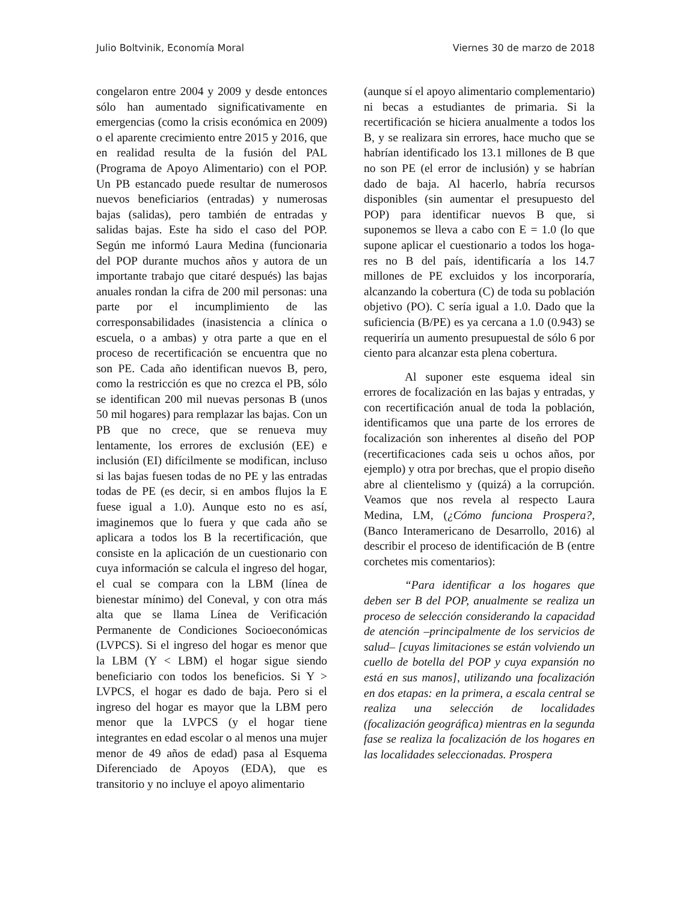Julio Boltvinik, Economía Moral Viernes 30 de marzo de 2018
congelaron entre 2004 y 2009 y desde entonces sólo han aumentado significativamente en emergencias (como la crisis económica en 2009) o el aparente crecimiento entre 2015 y 2016, que en realidad resulta de la fusión del PAL (Programa de Apoyo Alimentario) con el POP. Un PB estancado puede resultar de numerosos nuevos beneficiarios (entradas) y numerosas bajas (salidas), pero también de entradas y salidas bajas. Este ha sido el caso del POP. Según me informó Laura Medina (funcionaria del POP durante muchos años y autora de un importante trabajo que citaré después) las bajas anuales rondan la cifra de 200 mil personas: una parte por el incumplimiento de las corresponsabilidades (inasistencia a clínica o escuela, o a ambas) y otra parte a que en el proceso de recertificación se encuentra que no son PE. Cada año identifican nuevos B, pero, como la restricción es que no crezca el PB, sólo se identifican 200 mil nuevas personas B (unos 50 mil hogares) para remplazar las bajas. Con un PB que no crece, que se renueva muy lentamente, los errores de exclusión (EE) e inclusión (EI) difícilmente se modifican, incluso si las bajas fuesen todas de no PE y las entradas todas de PE (es decir, si en ambos flujos la E fuese igual a 1.0). Aunque esto no es así, imaginemos que lo fuera y que cada año se aplicara a todos los B la recertificación, que consiste en la aplicación de un cuestionario con cuya información se calcula el ingreso del hogar, el cual se compara con la LBM (línea de bienestar mínimo) del Coneval, y con otra más alta que se llama Línea de Verificación Permanente de Condiciones Socioeconómicas (LVPCS). Si el ingreso del hogar es menor que la LBM (Y < LBM) el hogar sigue siendo beneficiario con todos los beneficios. Si Y > LVPCS, el hogar es dado de baja. Pero si el ingreso del hogar es mayor que la LBM pero menor que la LVPCS (y el hogar tiene integrantes en edad escolar o al menos una mujer menor de 49 años de edad) pasa al Esquema Diferenciado de Apoyos (EDA), que es transitorio y no incluye el apoyo alimentario
(aunque sí el apoyo alimentario complementario) ni becas a estudiantes de primaria. Si la recertificación se hiciera anualmente a todos los B, y se realizara sin errores, hace mucho que se habrían identificado los 13.1 millones de B que no son PE (el error de inclusión) y se habrían dado de baja. Al hacerlo, habría recursos disponibles (sin aumentar el presupuesto del POP) para identificar nuevos B que, si suponemos se lleva a cabo con E = 1.0 (lo que supone aplicar el cuestionario a todos los hoga- res no B del país, identificaría a los 14.7 millones de PE excluidos y los incorporaría, alcanzando la cobertura (C) de toda su población objetivo (PO). C sería igual a 1.0. Dado que la suficiencia (B/PE) es ya cercana a 1.0 (0.943) se requeriría un aumento presupuestal de sólo 6 por ciento para alcanzar esta plena cobertura.
Al suponer este esquema ideal sin errores de focalización en las bajas y entradas, y con recertificación anual de toda la población, identificamos que una parte de los errores de focalización son inherentes al diseño del POP (recertificaciones cada seis u ochos años, por ejemplo) y otra por brechas, que el propio diseño abre al clientelismo y (quizá) a la corrupción. Veamos que nos revela al respecto Laura Medina, LM, (¿Cómo funciona Prospera?, (Banco Interamericano de Desarrollo, 2016) al describir el proceso de identificación de B (entre corchetes mis comentarios):
“Para identificar a los hogares que deben ser B del POP, anualmente se realiza un proceso de selección considerando la capacidad de atención –principalmente de los servicios de salud– [cuyas limitaciones se están volviendo un cuello de botella del POP y cuya expansión no está en sus manos], utilizando una focalización en dos etapas: en la primera, a escala central se realiza una selección de localidades (focalización geográfica) mientras en la segunda fase se realiza la focalización de los hogares en las localidades seleccionadas. Prospera